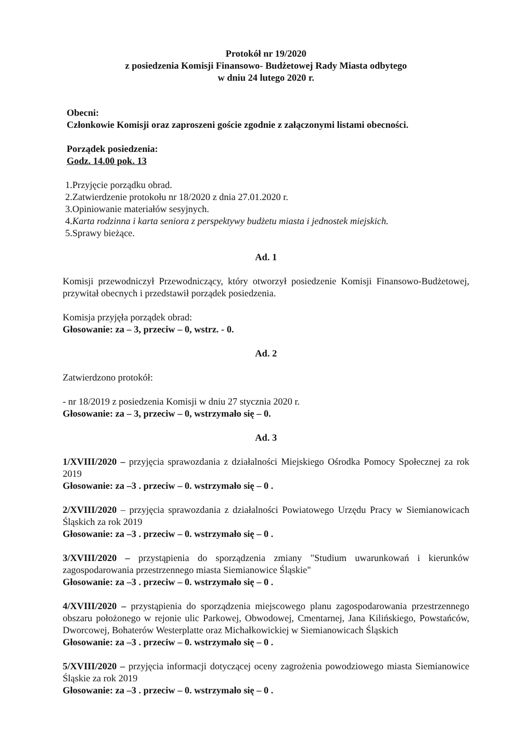Protokół nr 19/2020
z posiedzenia Komisji Finansowo- Budżetowej Rady Miasta odbytego
w dniu 24 lutego 2020 r.
Obecni:
Członkowie Komisji oraz zaproszeni goście zgodnie z załączonymi listami obecności.
Porządek posiedzenia:
Godz. 14.00 pok. 13
1.Przyjęcie porządku obrad.
2.Zatwierdzenie protokołu nr 18/2020 z dnia 27.01.2020 r.
3.Opiniowanie materiałów sesyjnych.
4.Karta rodzinna i karta seniora z perspektywy budżetu miasta i jednostek miejskich.
5.Sprawy bieżące.
Ad. 1
Komisji przewodniczył Przewodniczący, który otworzył posiedzenie Komisji Finansowo-Budżetowej, przywitał obecnych i przedstawił porządek posiedzenia.
Komisja przyjęła porządek obrad:
Głosowanie: za – 3, przeciw – 0, wstrz. - 0.
Ad. 2
Zatwierdzono protokół:
- nr 18/2019 z posiedzenia Komisji w dniu 27 stycznia 2020 r.
Głosowanie: za – 3, przeciw – 0, wstrzymało się – 0.
Ad. 3
1/XVIII/2020 – przyjęcia sprawozdania z działalności Miejskiego Ośrodka Pomocy Społecznej za rok 2019
Głosowanie: za –3 . przeciw – 0. wstrzymało się – 0 .
2/XVIII/2020 – przyjęcia sprawozdania z działalności Powiatowego Urzędu Pracy w Siemianowicach Śląskich za rok 2019
Głosowanie: za –3 . przeciw – 0. wstrzymało się – 0 .
3/XVIII/2020 – przystąpienia do sporządzenia zmiany "Studium uwarunkowań i kierunków zagospodarowania przestrzennego miasta Siemianowice Śląskie"
Głosowanie: za –3 . przeciw – 0. wstrzymało się – 0 .
4/XVIII/2020 – przystąpienia do sporządzenia miejscowego planu zagospodarowania przestrzennego obszaru położonego w rejonie ulic Parkowej, Obwodowej, Cmentarnej, Jana Kilińskiego, Powstańców, Dworcowej, Bohaterów Westerplatte oraz Michałkowickiej w Siemianowicach Śląskich
Głosowanie: za –3 . przeciw – 0. wstrzymało się – 0 .
5/XVIII/2020 – przyjęcia informacji dotyczącej oceny zagrożenia powodziowego miasta Siemianowice Śląskie za rok 2019
Głosowanie: za –3 . przeciw – 0. wstrzymało się – 0 .